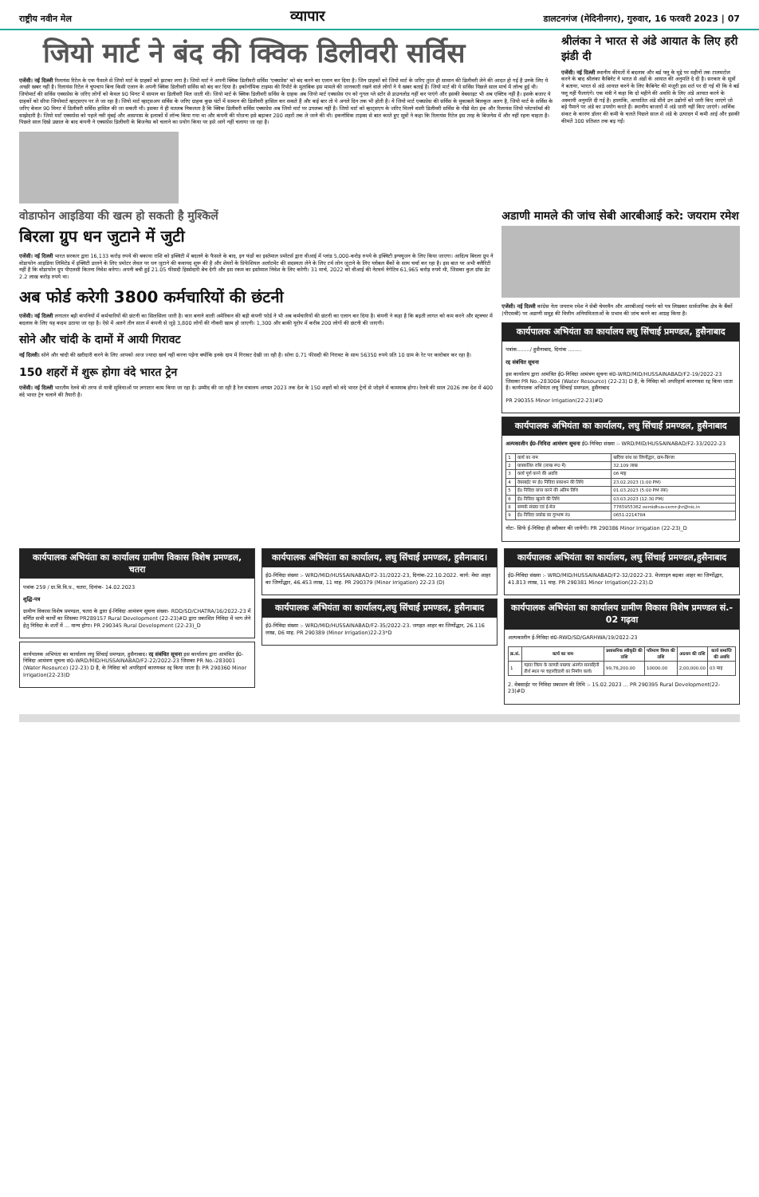राष्ट्रीय नवीन मेल व्यापार डालटनगंज (मेदिनीनगर), गुरुवार, 16 फरवरी 2023 | 07
जियो मार्ट ने बंद की क्विक डिलीवरी सर्विस
एजेंसी। नई दिल्ली रिलायंस रिटेल के एक फैसले से जियो मार्ट के ग्राहकों को झटका लगा है। जियो मार्ट ने अपनी क्विक डिलीवरी सर्विस 'एक्सप्रेस' को बंद करने का एलान कर दिया है। जिन ग्राहकों को जियो मार्ट के जरिए तुरंत ही सामान की डिलीवरी लेने की आदत हो गई है उनके लिए ये अच्छी खबर नहीं है। रिलायंस रिटेल ने चुपचाप बिना किसी एलान के अपनी क्विक डिलीवरी सर्विस को बंद कर दिया है। इकोनॉमिक टाइम्स की रिपोर्ट के मुताबिक इस मामले की जानकारी रखने वाले लोगों ने ये खबर बताई है। जियो मार्ट की ये सर्विस पिछले साल मार्च में लॉन्च हुई थी। जियोमार्ट की सर्विस एक्सप्रेस के जरिए लोगों को केवल 90 मिनट में सामान का डिलीवरी मिल जाती थी। जियो मार्ट के क्विक डिलीवरी सर्विस के ग्राहक अब जियो मार्ट एक्सप्रेस एप को गूगल प्ले स्टोर से डाउनलोड नहीं कर पाएंगे और इसकी वेबसाइट भी अब एक्टिव नहीं है। इसके बजाए ये ग्राहकों को सीधा जियोमार्ट व्हाट्सएप पर ले जा रहा है। जियो मार्ट व्हाट्सअप सर्विस के जरिए ग्राहक कुछ घंटों में सामान की डिलीवरी हासिल कर सकते हैं और कई बार तो ये अगले दिन तक भी होती है। ये जियो मार्ट एक्सप्रेस की सर्विस के मुकाबले बिलकुल अलग है, जियो मार्ट के सर्विस के जरिए केवल 90 मिनट में डिलीवरी सर्विस हासिल की जा सकती थी। इसका ये ही मतलब निकलता है कि क्विक डिलीवरी सर्विस एक्सप्रेस अब जियो मार्ट पर उपलब्ध नहीं है। जियो मार्ट को व्हाट्सएप के जरिए मिलने वाली डिलीवरी सर्विस के पीछे मेटा इंक और रिलायंस जियो प्लेटफॉर्म्स की साझेदारी है। जियो मार्ट एक्सप्रेस को पहले नवी मुंबई और आसपास के इलाकों में लॉन्च किया गया था और कंपनी की योजना इसे बढ़ाकर 200 शहरों तक ले जाने की थी। इकनॉमिक टाइम्स से बात करते हुए सूत्रों ने कहा कि रिलायंस रिटेल इस तरह के बिजनेस में और नहीं रहना चाहता है। पिछले साल दिखे उछाल के बाद कंपनी ने एक्सप्रेस डिलीवरी के बिजनेस को चलाने का प्रयोग किया पर इसे आगे नहीं चलाया जा रहा है।
श्रीलंका ने भारत से अंडे आयात के लिए हरी झंडी दी
एजेंसी। नई दिल्ली स्थानीय कीमतों में बदलाव और बर्ड फ्लू के मुद्दे पर महीनों तक टालमटोल करने के बाद श्रीलंका कैबिनेट ने भारत से अंडों के आयात की अनुमति दे दी है। सरकार के सूत्रों ने बताया, भारत से अंडे आयात करने के लिए कैबिनेट की मंजूरी इस शर्त पर दी गई थी कि वे बर्ड फ्लू नहीं फैलाएंगे। एक मंत्री ने कहा कि दो महीने की अवधि के लिए अंडे आयात करने के अस्थायी अनुमति दी गई है। हालांकि, आयातित अंडे सीधे उन उद्योगों को जारी किए जाएंगे जो बड़े पैमाने पर अंडे का उपयोग करते हैं। स्थानीय बाजारों में अंडे जारी नहीं किए जाएंगे। आर्थिक संकट के कारण डॉलर की कमी के चलते पिछले साल से अंडे के उत्पादन में कमी आई और इसकी कीमतें 300 प्रतिशत तक बढ़ गईं।
वोडाफोन आइडिया की खत्म हो सकती है मुश्किलें
बिरला ग्रुप धन जुटाने में जुटी
एजेंसी। नई दिल्ली भारत सरकार द्वारा 16,133 करोड़ रुपये की बकाया राशि को इक्विटी में बदलने के फैसले के बाद, इन फंडों का इस्तेमाल प्रमोटर्स द्वारा वीआई में प्लांड 5,000-करोड़ रुपये के इक्विटी इन्फ्यूजन के लिए किया जाएगा। आदित्य बिरला ग्रुप ने वोडाफोन आइडिया लिमिटेड में इक्विटी डालने के लिए प्रमोटर लेवल पर धन जुटाने की कवायद शुरू की है और शेयरों के प्रिफेशियल अलॉटमेंट की सदस्यता लेने के लिए टर्म लोन जुटाने के लिए ग्लोबल बैंकों के साथ चर्चा कर रहा है। इस बात पर अभी क्लैरिटी नहीं है कि वोडाफोन ग्रुप पीएलसी कितना निवेश करेगा। अपनी बची हुई 21.05 फीसदी हिस्सेदारी बेच देगी और इस रकम का इस्तेमाल निवेश के लिए करेगी। 31 मार्च, 2022 को वीआई की नेटवर्थ नेगेटिव 61,965 करोड़ रुपये थी, जिसका कुल ग्रॉस डेट 2.2 लाख करोड़ रुपये था।
अब फोर्ड करेगी 3800 कर्मचारियों की छंटनी
एजेंसी। नई दिल्ली लगातार बड़ी कंपनियों में कर्मचारियों की छंटनी का सिलसिला जारी है। कार बनाने वाली अमेरिकन की बड़ी कंपनी फोर्ड ने भी अब कर्मचारियों की छंटनी का एलान कर दिया है। कंपनी ने कहा है कि बढ़ती लागत को कम करने और स्ट्रक्चर में बदलाव के लिए यह कदम उठाया जा रहा है। ऐसे में अलगे तीन साल में कंपनी से जुड़े 3,800 लोगों की नौकरी खत्म हो जाएगी। 1,300 और बाकी यूरोप में करीब 200 लोगों की छंटनी की जाएगी।
सोने और चांदी के दामों में आयी गिरावट
नई दिल्ली। सोने और चांदी की खरीदारी करने के लिए आपको आज ज्यादा खर्च नहीं करना पड़ेगा क्योंकि इनके दाम में गिरावट देखी जा रही है। सोना 0.71 फीसदी की गिरावट के साथ 56350 रुपये प्रति 10 ग्राम के रेट पर कारोबार कर रहा है।
150 शहरों में शुरू होगा वंदे भारत ट्रेन
एजेंसी। नई दिल्ली भारतीय रेलवे की तरफ से यात्री सुविधाओं पर लगातार काम किया जा रहा है। उम्मीद की जा रही है रेल मंत्रालय अगस्त 2023 तक देश के 150 शहरों को वंदे भारत ट्रेनों से जोड़ने में कामयाब होगा। रेलवे की साल 2026 तक देश में 400 वंदे भारत ट्रेन चलाने की तैयारी है।
अडाणी मामले की जांच सेबी आरबीआई करे: जयराम रमेश
एजेंसी। नई दिल्ली कांग्रेस नेता जयराम रमेश ने सेबी चेयरमैन और आरबीआई गवर्नर को पत्र लिखकर सार्वजनिक क्षेत्र के बैंकों (पीएसबी) पर अडाणी समूह की वित्तीय अनियमितताओं के प्रभाव की जांच करने का आग्रह किया है।
कार्यपालक अभियंता का कार्यालय लघु सिंचाई प्रमण्डल, हुसैनाबाद
पत्रांक......../ हुसैनाबाद, दिनांक ........
रद्द संबंधित सूचना
इस कार्यालय द्वारा आमंत्रित ई0-निविदा आमंत्रण सूचना सं0-WRD/MID/HUSSAINABAD/F2-19/2022-23 जिसका PR No.-283004 (Water Resource) (22-23) D है, के निविदा को अपरिहार्य कारणवश रद्द किया जाता है। कार्यपालक अभियंता लघु सिंचाई प्रमण्डल, हुसैनाबाद
PR 290355 Minor Irrigation(22-23)#D
कार्यपालक अभियंता का कार्यालय, लघु सिंचाई प्रमण्डल, हुसैनाबाद
अल्पकालीन ई0-निविदा आमंत्रण सूचना ई0-निविदा संख्या :- WRD/MID/HUSSAINABAD/F2-33/2022-23
| 1 | कार्य का नाम | खदिया बांध का जिर्णोद्धार, ग्राम-बिरजा |
| 2 | प्राक्कलित राशि (लाख रू0 में) | 32.109 लाख |
| 3 | कार्य पूर्ण करने की अवधि | 06 माह |
| 4 | वेबसाईट पर ई0 निविदा प्रकाशन की तिथि | 23.02.2023 (1:00 PM) |
| 5 | ई0 निविदा प्राप्त करने की अंतिम तिथि | 01.03.2023 (5:00 PM तक) |
| 6 | ई0 निविदा खुलने की तिथि | 03.03.2023 (12:30 PM) |
| 8 | सम्पर्क संख्या एवं ई-मेल | 7765955362 eemidhus-cemr-jhr@nic.in |
| 9 | ई0 निविदा प्रकोष्ठ का दूरभाष नं0 | 0651-2214784 |
नोटः- सिर्फ ई-निविदा ही स्वीकार की जायेगी। PR 290386 Minor Irrigation (22-23)_D
कार्यपालक अभियंता का कार्यालय ग्रामीण विकास विशेष प्रमण्डल, चतरा
पत्रांक 259 / ग्रा.वि.वि.प्र., चतरा, दिनांक- 14.02.2023
शुद्धि-पत्र
ग्रामीण विकास विशेष प्रमण्डल, चतरा के द्वारा ई-निविदा आमंत्रण सूचना संख्या- RDD/SD/CHATRA/16/2022-23 में वर्णित सभी कार्यों का जिसका PR289157 Rural Development (22-23)#D द्वारा प्रकाशित निविदा में भाग लेने हेतु निविदा के शर्तों में ... मान्य होगा। PR 290345 Rural Development (22-23)_D
कार्यपालक अभियंता का कार्यालय लघु सिंचाई प्रमण्डल, हुसैनाबाद। रद्द संबंधित सूचना इस कार्यालय द्वारा आमंत्रित ई0-निविदा आमंत्रण सूचना सं0-WRD/MID/HUSSAINABAD/F2-22/2022-23 जिसका PR No.-283001 (Water Resource) (22-23) D है, के निविदा को अपरिहार्य कारणवश रद्द किया जाता है। PR 290360 Minor Irrigation(22-23)D
कार्यपालक अभियंता का कार्यालय, लघु सिंचाई प्रमण्डल, हुसैनाबाद।
ई0-निविदा संख्या :- WRD/MID/HUSSAINABAD/F2-31/2022-23, दिनांक-22.10.2022. कार्य: मेघा आहर का जिर्णोद्धार, 46.453 लाख, 11 माह. PR 290379 (Minor Irrigation) 22-23 (D)
कार्यपालक अभियंता का कार्यालय,लघु सिंचाई प्रमण्डल, हुसैनाबाद
ई0-निविदा संख्या :- WRD/MID/HUSSAINABAD/F2-35/2022-23. जगहत आहर का जिर्णोद्धार, 26.116 लाख, 06 माह. PR 290389 (Minor Irrigation)22-23*D
कार्यपालक अभियंता का कार्यालय, लघु सिंचाई प्रमण्डल,हुसैनाबाद
ई0-निविदा संख्या :- WRD/MID/HUSSAINABAD/F2-32/2022-23. मेजराइन बढ़का आहर का जिर्णोद्धार, 41.813 लाख, 11 माह. PR 290381 Minor Irrigation(22-23).D
कार्यपालक अभियंता का कार्यालय ग्रामीण विकास विशेष प्रमण्डल सं.- 02 गढ़वा
अल्पकालीन ई-निविदा सं0-RWD/SD/GARHWA/19/2022-23
| क्र.सं. | कार्य का नाम | प्रशासनिक स्वीकृति की राशि | परिमाण विपत्र की राशि | अग्रधन की राशि | कार्य समाप्ति की अवधि |
| --- | --- | --- | --- | --- | --- |
| 1 | गढ़वा जिला के काण्डी प्रखण्ड अंतर्गत सतबहिनी तीर्थ स्थल पर चहारदिवारी का निर्माण कार्य। | 99,78,200.00 | 10000.00 | 2,00,000.00 | 03 माह |
2. वेबसाईट पर निविदा प्रकाशन की तिथि :- 15.02.2023 ... PR 290395 Rural Development(22-23)#D